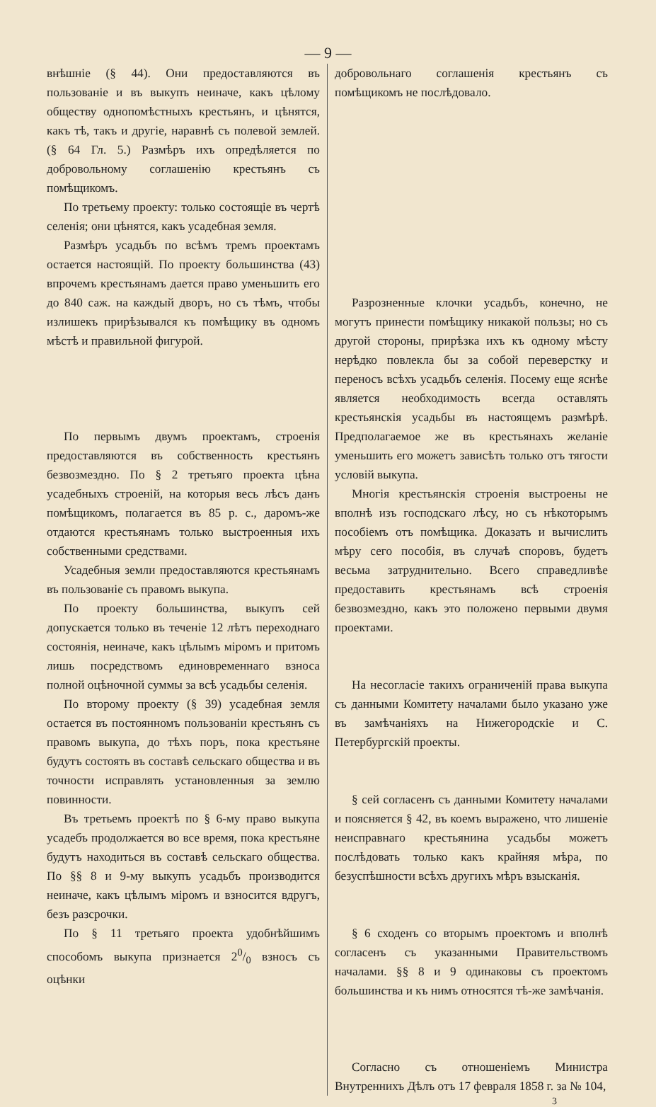— 9 —
внѣшніе (§ 44). Они предоставляются въ пользованіе и въ выкупъ неиначе, какъ цѣлому обществу однопомѣстныхъ крестьянъ, и цѣнятся, какъ тѣ, такъ и другіе, наравнѣ съ полевой землей. (§ 64 Гл. 5.) Размѣръ ихъ опредѣляется по добровольному соглашенію крестьянъ съ помѣщикомъ.
По третьему проекту: только состоящіе въ чертѣ селенія; они цѣнятся, какъ усадебная земля.
Размѣръ усадьбъ по всѣмъ тремъ проектамъ остается настоящій. По проекту большинства (43) впрочемъ крестьянамъ дается право уменьшить его до 840 саж. на каждый дворъ, но съ тѣмъ, чтобы излишекъ прирѣзывался къ помѣщику въ одномъ мѣстѣ и правильной фигурой.
По первымъ двумъ проектамъ, строенія предоставляются въ собственность крестьянъ безвозмездно. По § 2 третьяго проекта цѣна усадебныхъ строеній, на которыя весь лѣсъ данъ помѣщикомъ, полагается въ 85 р. с., даромъ-же отдаются крестьянамъ только выстроенныя ихъ собственными средствами.
Усадебныя земли предоставляются крестьянамъ въ пользованіе съ правомъ выкупа.
По проекту большинства, выкупъ сей допускается только въ теченіе 12 лѣтъ переходнаго состоянія, неиначе, какъ цѣлымъ міромъ и притомъ лишь посредствомъ единовременнаго взноса полной оцѣночной суммы за всѣ усадьбы селенія.
По второму проекту (§ 39) усадебная земля остается въ постоянномъ пользованіи крестьянъ съ правомъ выкупа, до тѣхъ поръ, пока крестьяне будутъ состоять въ составѣ сельскаго общества и въ точности исправлять установленныя за землю повинности.
Въ третьемъ проектѣ по § 6-му право выкупа усадебъ продолжается во все время, пока крестьяне будутъ находиться въ составѣ сельскаго общества. По §§ 8 и 9-му выкупъ усадьбъ производится неиначе, какъ цѣлымъ міромъ и взносится вдругъ, безъ разсрочки.
По § 11 третьяго проекта удобнѣйшимъ способомъ выкупа признается 20/0 взносъ съ оцѣнки
добровольнаго соглашенія крестьянъ съ помѣщикомъ не послѣдовало.
Разрозненные клочки усадьбъ, конечно, не могутъ принести помѣщику никакой пользы; но съ другой стороны, прирѣзка ихъ къ одному мѣсту нерѣдко повлекла бы за собой переверстку и переносъ всѣхъ усадьбъ селенія. Посему еще яснѣе является необходимость всегда оставлять крестьянскія усадьбы въ настоящемъ размѣрѣ. Предполагаемое же въ крестьянахъ желаніе уменьшить его можетъ зависѣть только отъ тягости условій выкупа.
Многія крестьянскія строенія выстроены не вполнѣ изъ господскаго лѣсу, но съ нѣкоторымъ пособіемъ отъ помѣщика. Доказать и вычислить мѣру сего пособія, въ случаѣ споровъ, будетъ весьма затруднительно. Всего справедливѣе предоставить крестьянамъ всѣ строенія безвозмездно, какъ это положено первыми двумя проектами.
На несогласіе такихъ ограниченій права выкупа съ данными Комитету началами было указано уже въ замѣчаніяхъ на Нижегородскіе и С. Петербургскій проекты.
§ сей согласенъ съ данными Комитету началами и поясняется § 42, въ коемъ выражено, что лишеніе неисправнаго крестьянина усадьбы можетъ послѣдовать только какъ крайняя мѣра, по безуспѣшности всѣхъ другихъ мѣръ взысканія.
§ 6 сходенъ со вторымъ проектомъ и вполнѣ согласенъ съ указанными Правительствомъ началами. §§ 8 и 9 одинаковы съ проектомъ большинства и къ нимъ относятся тѣ-же замѣчанія.
Согласно съ отношеніемъ Министра Внутреннихъ Дѣлъ отъ 17 февраля 1858 г. за № 104,
3